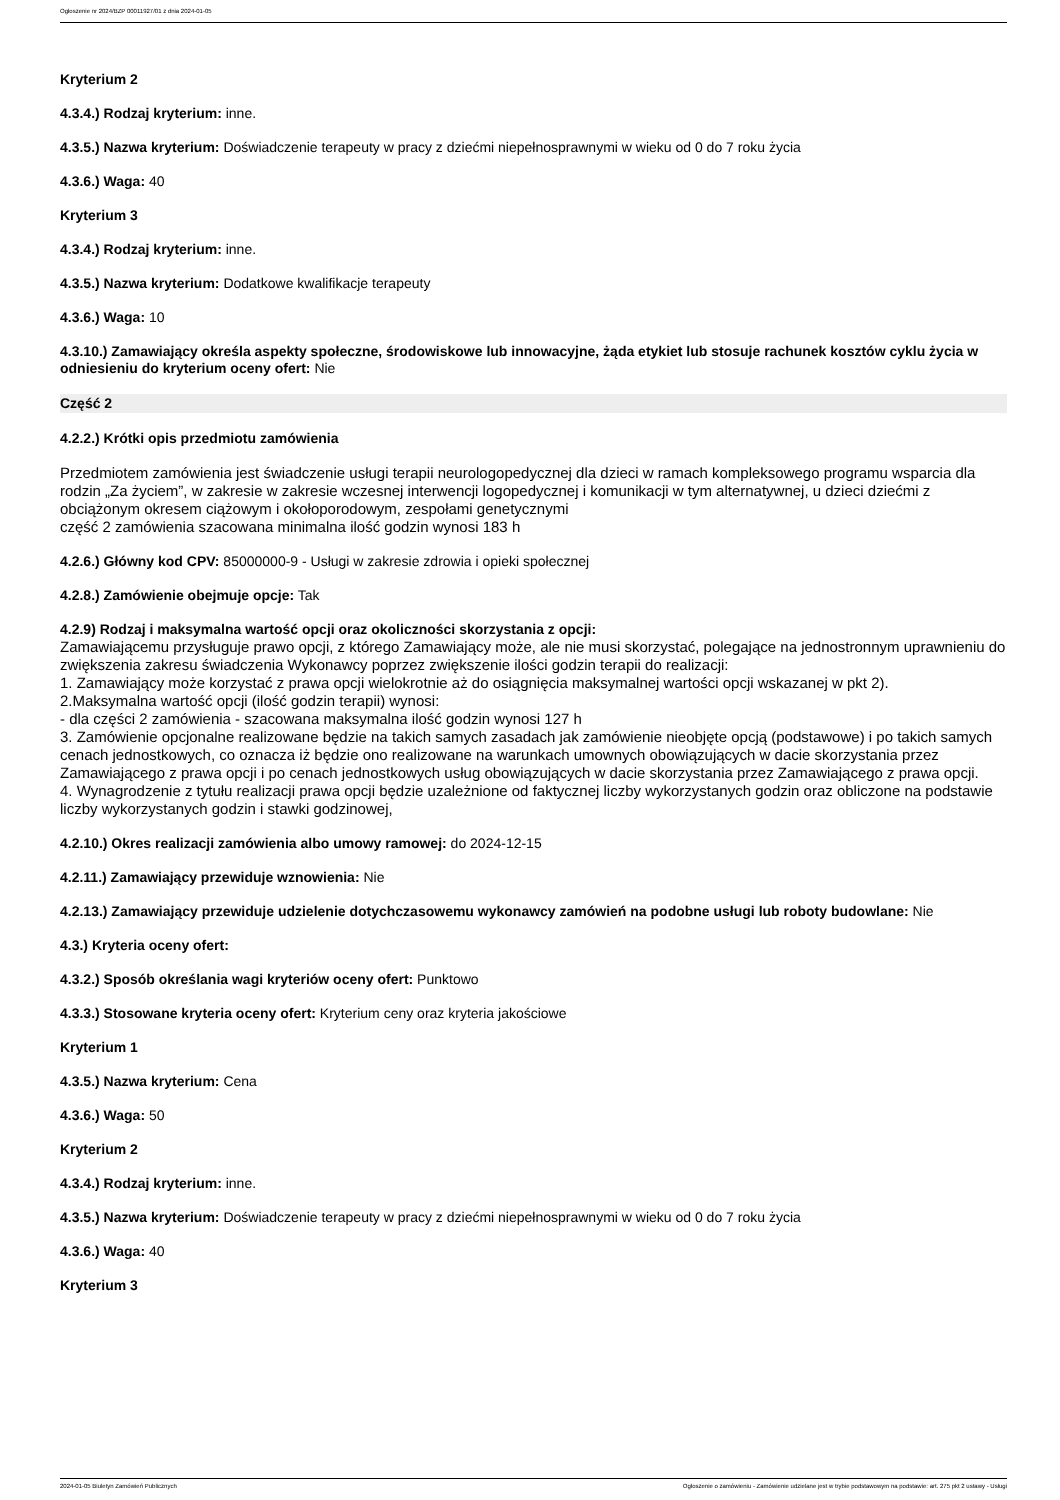Ogłoszenie nr 2024/BZP 00011927/01 z dnia 2024-01-05
Kryterium 2
4.3.4.) Rodzaj kryterium: inne.
4.3.5.) Nazwa kryterium: Doświadczenie terapeuty w pracy z dziećmi niepełnosprawnymi w wieku od 0 do 7 roku życia
4.3.6.) Waga: 40
Kryterium 3
4.3.4.) Rodzaj kryterium: inne.
4.3.5.) Nazwa kryterium: Dodatkowe kwalifikacje terapeuty
4.3.6.) Waga: 10
4.3.10.) Zamawiający określa aspekty społeczne, środowiskowe lub innowacyjne, żąda etykiet lub stosuje rachunek kosztów cyklu życia w odniesieniu do kryterium oceny ofert: Nie
Część 2
4.2.2.) Krótki opis przedmiotu zamówienia
Przedmiotem zamówienia jest świadczenie usługi terapii neurologopedycznej dla dzieci w ramach kompleksowego programu wsparcia dla rodzin „Za życiem”, w zakresie w zakresie wczesnej interwencji logopedycznej i komunikacji w tym alternatywnej, u dzieci dziećmi z obciążonym okresem ciążowym i okołoporodowym, zespołami genetycznymi
część 2 zamówienia szacowana minimalna ilość godzin wynosi 183 h
4.2.6.) Główny kod CPV: 85000000-9 - Usługi w zakresie zdrowia i opieki społecznej
4.2.8.) Zamówienie obejmuje opcje: Tak
4.2.9) Rodzaj i maksymalna wartość opcji oraz okoliczności skorzystania z opcji:
Zamawiającemu przysługuje prawo opcji, z którego Zamawiający może, ale nie musi skorzystać, polegające na jednostronnym uprawnieniu do zwiększenia zakresu świadczenia Wykonawcy poprzez zwiększenie ilości godzin terapii do realizacji:
1. Zamawiający może korzystać z prawa opcji wielokrotnie aż do osiągnięcia maksymalnej wartości opcji wskazanej w pkt 2).
2.Maksymalna wartość opcji (ilość godzin terapii) wynosi:
- dla części 2 zamówienia - szacowana maksymalna ilość godzin wynosi 127 h
3. Zamówienie opcjonalne realizowane będzie na takich samych zasadach jak zamówienie nieobjęte opcją (podstawowe) i po takich samych cenach jednostkowych, co oznacza iż będzie ono realizowane na warunkach umownych obowiązujących w dacie skorzystania przez Zamawiającego z prawa opcji i po cenach jednostkowych usług obowiązujących w dacie skorzystania przez Zamawiającego z prawa opcji.
4. Wynagrodzenie z tytułu realizacji prawa opcji będzie uzależnione od faktycznej liczby wykorzystanych godzin oraz obliczone na podstawie liczby wykorzystanych godzin i stawki godzinowej,
4.2.10.) Okres realizacji zamówienia albo umowy ramowej: do 2024-12-15
4.2.11.) Zamawiający przewiduje wznowienia: Nie
4.2.13.) Zamawiający przewiduje udzielenie dotychczasowemu wykonawcy zamówień na podobne usługi lub roboty budowlane: Nie
4.3.) Kryteria oceny ofert:
4.3.2.) Sposób określania wagi kryteriów oceny ofert: Punktowo
4.3.3.) Stosowane kryteria oceny ofert: Kryterium ceny oraz kryteria jakościowe
Kryterium 1
4.3.5.) Nazwa kryterium: Cena
4.3.6.) Waga: 50
Kryterium 2
4.3.4.) Rodzaj kryterium: inne.
4.3.5.) Nazwa kryterium: Doświadczenie terapeuty w pracy z dziećmi niepełnosprawnymi w wieku od 0 do 7 roku życia
4.3.6.) Waga: 40
Kryterium 3
2024-01-05 Biuletyn Zamówień Publicznych Ogłoszenie o zamówieniu - Zamówienie udzielane jest w trybie podstawowym na podstawie: art. 275 pkt 2 ustawy - Usługi